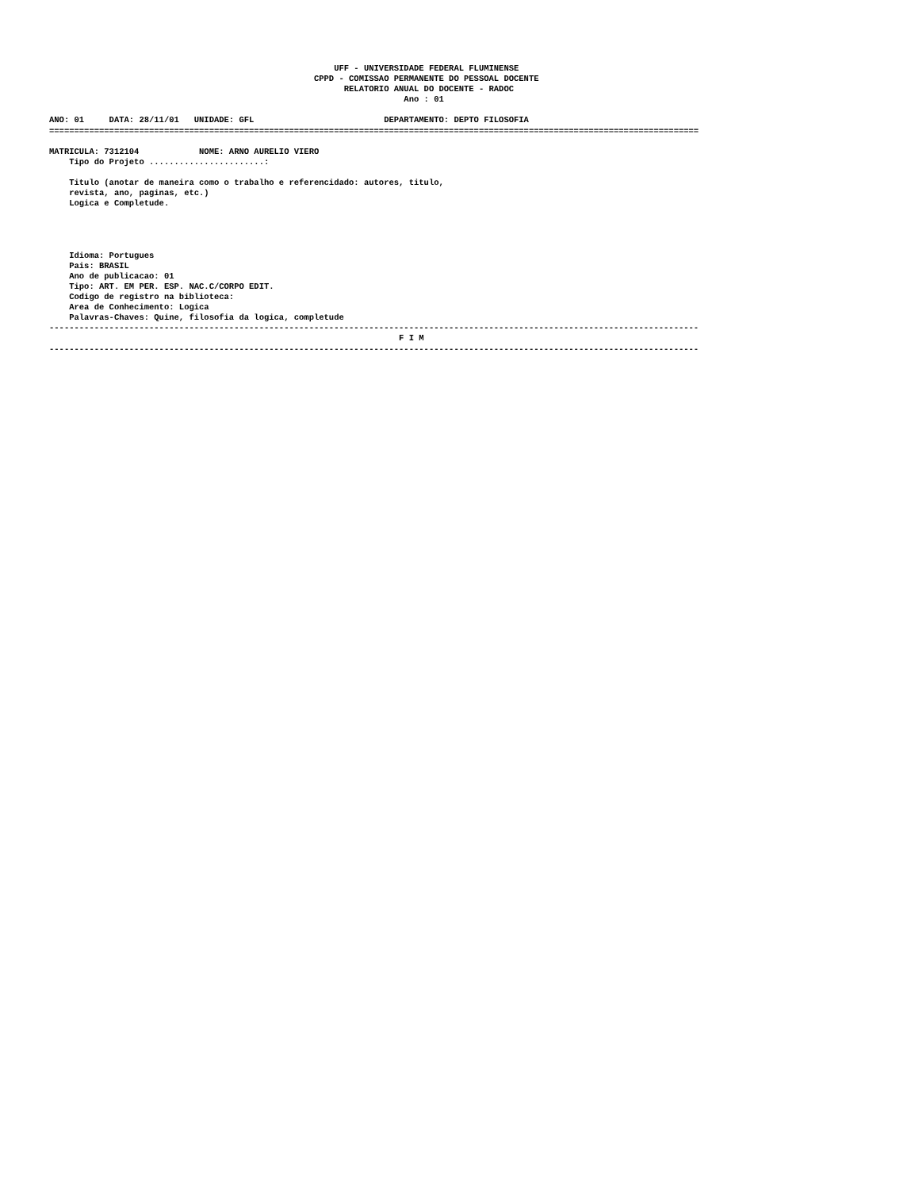UFF - UNIVERSIDADE FEDERAL FLUMINENSE
                                                     CPPD - COMISSAO PERMANENTE DO PESSOAL DOCENTE
                                                           RELATORIO ANUAL DO DOCENTE - RADOC
                                                                       Ano : 01

ANO: 01     DATA: 28/11/01   UNIDADE: GFL                          DEPARTAMENTO: DEPTO FILOSOFIA
==================================================================================================================================

MATRICULA: 7312104            NOME: ARNO AURELIO VIERO
    Tipo do Projeto .......................:

    Titulo (anotar de maneira como o trabalho e referencidado: autores, titulo,
    revista, ano, paginas, etc.)
    Logica e Completude.




    Idioma: Portugues
    Pais: BRASIL
    Ano de publicacao: 01
    Tipo: ART. EM PER. ESP. NAC.C/CORPO EDIT.
    Codigo de registro na biblioteca:
    Area de Conhecimento: Logica
    Palavras-Chaves: Quine, filosofia da logica, completude
----------------------------------------------------------------------------------------------------------------------------------
                                                                      F I M
----------------------------------------------------------------------------------------------------------------------------------